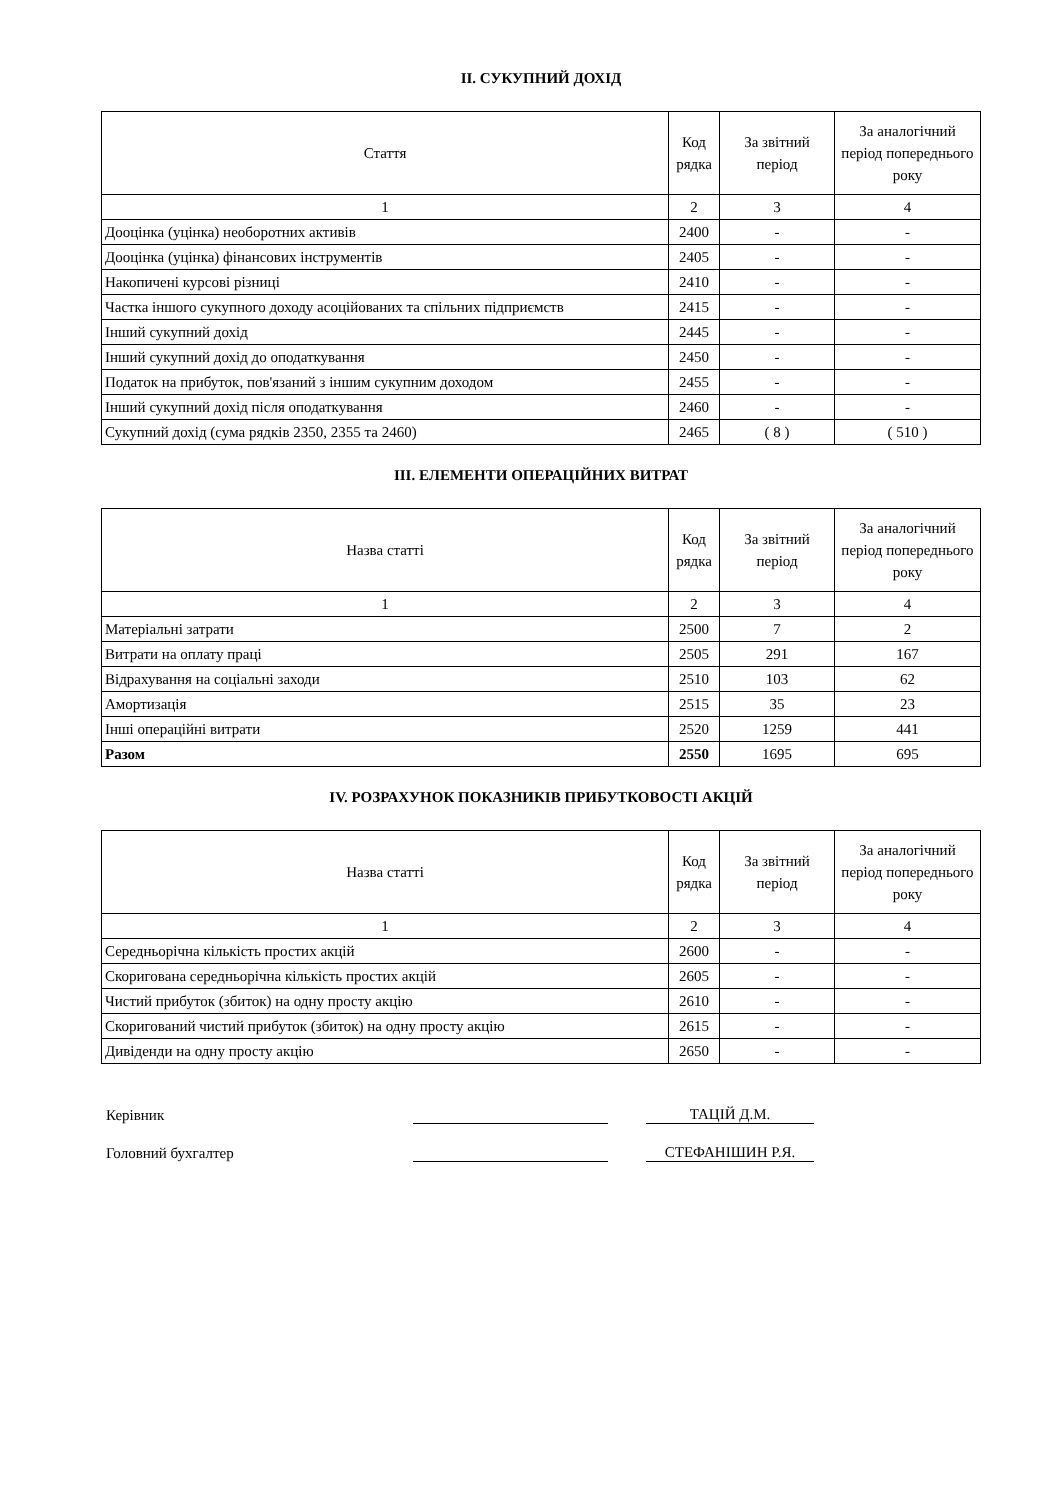ІІ. СУКУПНИЙ ДОХІД
| Стаття | Код рядка | За звітний період | За аналогічний період попереднього року |
| --- | --- | --- | --- |
| 1 | 2 | 3 | 4 |
| Дооцінка (уцінка) необоротних активів | 2400 | - | - |
| Дооцінка (уцінка) фінансових інструментів | 2405 | - | - |
| Накопичені курсові різниці | 2410 | - | - |
| Частка іншого сукупного доходу асоційованих та спільних підприємств | 2415 | - | - |
| Інший сукупний дохід | 2445 | - | - |
| Інший сукупний дохід до оподаткування | 2450 | - | - |
| Податок на прибуток, пов'язаний з іншим сукупним доходом | 2455 | - | - |
| Інший сукупний дохід після оподаткування | 2460 | - | - |
| Сукупний дохід (сума рядків 2350, 2355 та 2460) | 2465 | ( 8 ) | ( 510 ) |
ІІІ. ЕЛЕМЕНТИ ОПЕРАЦІЙНИХ ВИТРАТ
| Назва статті | Код рядка | За звітний період | За аналогічний період попереднього року |
| --- | --- | --- | --- |
| 1 | 2 | 3 | 4 |
| Матеріальні затрати | 2500 | 7 | 2 |
| Витрати на оплату праці | 2505 | 291 | 167 |
| Відрахування на соціальні заходи | 2510 | 103 | 62 |
| Амортизація | 2515 | 35 | 23 |
| Інші операційні витрати | 2520 | 1259 | 441 |
| Разом | 2550 | 1695 | 695 |
IV. РОЗРАХУНОК ПОКАЗНИКІВ ПРИБУТКОВОСТІ АКЦІЙ
| Назва статті | Код рядка | За звітний період | За аналогічний період попереднього року |
| --- | --- | --- | --- |
| 1 | 2 | 3 | 4 |
| Середньорічна кількість простих акцій | 2600 | - | - |
| Скоригована середньорічна кількість простих акцій | 2605 | - | - |
| Чистий прибуток (збиток) на одну просту акцію | 2610 | - | - |
| Скоригований чистий прибуток (збиток) на одну просту акцію | 2615 | - | - |
| Дивіденди на одну просту акцію | 2650 | - | - |
Керівник
ТАЦІЙ Д.М.
Головний бухгалтер
СТЕФАНІШИН Р.Я.